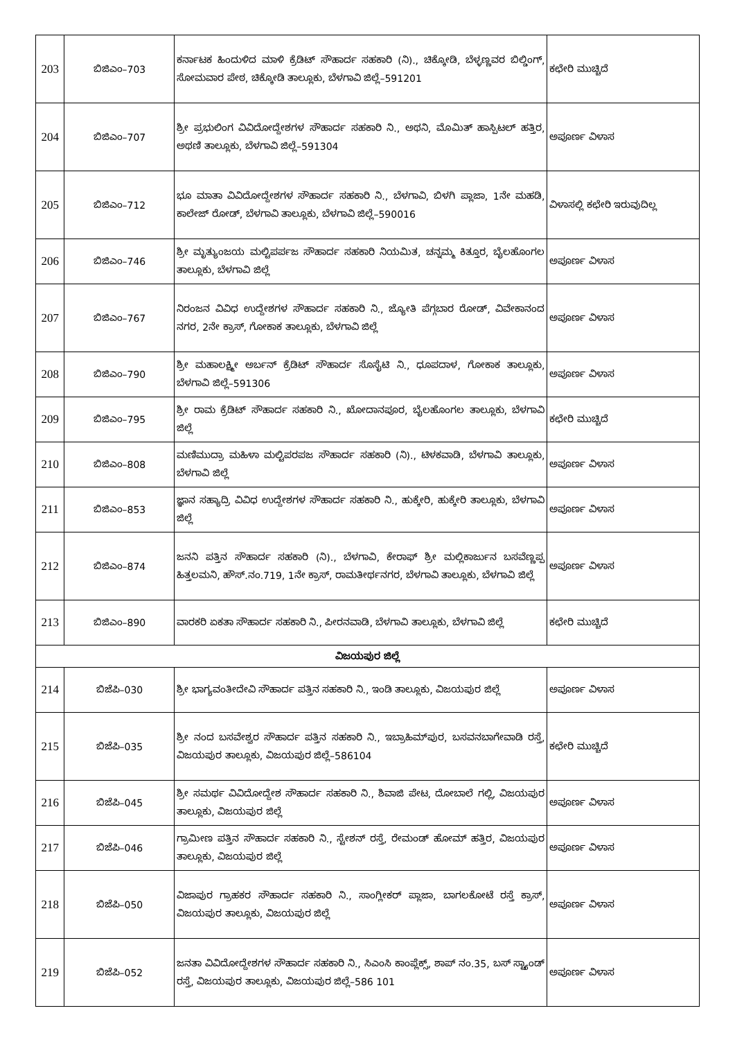| 203 | ಬಿಜಿಎಂ–703 | ಕರ್ನಾಟಕ ಹಿಂದುಳಿದ ಮಾಳಿ ಕ್ರೆಡಿಟ್ ಸೌಹಾರ್ದ ಸಹಕಾರಿ (ನಿ)., ಚಿಕ್ಕೋಡಿ, ಬೆಳ್ಳಣ್ಣವರ ಬಿಲ್ಡಿಂಗ್, ಸೋಮವಾರ ಪೇಠ, ಚಿಕ್ಕೋಡಿ ತಾಲ್ಲೂಕು, ಬೆಳಗಾವಿ ಜಿಲ್ಲೆ–591201 | ಕಛೇರಿ ಮುಚ್ಚಿದೆ |
| 204 | ಬಿಜಿಎಂ–707 | ಶ್ರೀ ಪ್ರಭುಲಿಂಗ ವಿವಿದೋದ್ದೇಶಗಳ ಸೌಹಾರ್ದ ಸಹಕಾರಿ ನಿ., ಅಥನಿ, ಮೊಮಿತ್ ಹಾಸ್ಪಿಟಲ್ ಹತ್ತಿರ, ಅಥಣಿ ತಾಲ್ಲೂಕು, ಬೆಳಗಾವಿ ಜಿಲ್ಲೆ–591304 | ಅಪೂರ್ಣ ವಿಳಾಸ |
| 205 | ಬಿಜಿಎಂ–712 | ಭೂ ಮಾತಾ ವಿವಿದೋದ್ದೇಶಗಳ ಸೌಹಾರ್ದ ಸಹಕಾರಿ ನಿ., ಬೆಳಗಾವಿ, ಬಿಳಗಿ ಪ್ಲಾಜಾ, 1ನೇ ಮಹಡಿ, ಕಾಲೇಜ್ ರೋಡ್, ಬೆಳಗಾವಿ ತಾಲ್ಲೂಕು, ಬೆಳಗಾವಿ ಜಿಲ್ಲೆ–590016 | ವಿಳಾಸಲ್ಲಿ ಕಛೇರಿ ಇರುವುದಿಲ್ಲ |
| 206 | ಬಿಜಿಎಂ–746 | ಶ್ರೀ ಮೃತ್ಯುಂಜಯ ಮಲ್ಟಿಪರ್ಪಜ ಸೌಹಾರ್ದ ಸಹಕಾರಿ ನಿಯಮಿತ, ಚನ್ನಮ್ಮ ಕಿತ್ತೂರ, ಬೈಲಹೊಂಗಲ ತಾಲ್ಲೂಕು, ಬೆಳಗಾವಿ ಜಿಲ್ಲೆ | ಅಪೂರ್ಣ ವಿಳಾಸ |
| 207 | ಬಿಜಿಎಂ–767 | ನಿರಂಜನ ವಿವಿಧ ಉದ್ದೇಶಗಳ ಸೌಹಾರ್ದ ಸಹಕಾರಿ ನಿ., ಜ್ಯೋತಿ ಪೆಗ್ಗಬಾರ ರೋಡ್, ವಿವೇಕಾನಂದ ನಗರ, 2ನೇ ಕ್ರಾಸ್, ಗೋಕಾಕ ತಾಲ್ಲೂಕು, ಬೆಳಗಾವಿ ಜಿಲ್ಲೆ | ಅಪೂರ್ಣ ವಿಳಾಸ |
| 208 | ಬಿಜಿಎಂ–790 | ಶ್ರೀ ಮಹಾಲಕ್ಷ್ಮೀ ಅರ್ಬನ್ ಕ್ರೆಡಿಟ್ ಸೌಹಾರ್ದ ಸೊಸೈಟಿ ನಿ., ಧೂಪದಾಳ, ಗೋಕಾಕ ತಾಲ್ಲೂಕು, ಬೆಳಗಾವಿ ಜಿಲ್ಲೆ–591306 | ಅಪೂರ್ಣ ವಿಳಾಸ |
| 209 | ಬಿಜಿಎಂ–795 | ಶ್ರೀ ರಾಮ ಕ್ರೆಡಿಟ್ ಸೌಹಾರ್ದ ಸಹಕಾರಿ ನಿ., ಖೋದಾನಪೂರ, ಬೈಲಹೊಂಗಲ ತಾಲ್ಲೂಕು, ಬೆಳಗಾವಿ ಜಿಲ್ಲೆ | ಕಛೇರಿ ಮುಚ್ಚಿದೆ |
| 210 | ಬಿಜಿಎಂ–808 | ಮಣಿಮುದ್ರಾ ಮಹಿಳಾ ಮಲ್ಟಿಪರಪಜ ಸೌಹಾರ್ದ ಸಹಕಾರಿ (ನಿ)., ಟಿಳಕವಾಡಿ, ಬೆಳಗಾವಿ ತಾಲ್ಲೂಕು, ಬೆಳಗಾವಿ ಜಿಲ್ಲೆ | ಅಪೂರ್ಣ ವಿಳಾಸ |
| 211 | ಬಿಜಿಎಂ–853 | ಜ್ಞಾನ ಸಹ್ಯಾದ್ರಿ ವಿವಿಧ ಉದ್ದೇಶಗಳ ಸೌಹಾರ್ದ ಸಹಕಾರಿ ನಿ., ಹುಕ್ಕೇರಿ, ಹುಕ್ಕೇರಿ ತಾಲ್ಲೂಕು, ಬೆಳಗಾವಿ ಜಿಲ್ಲೆ | ಅಪೂರ್ಣ ವಿಳಾಸ |
| 212 | ಬಿಜಿಎಂ–874 | ಜನನಿ ಪತ್ತಿನ ಸೌಹಾರ್ದ ಸಹಕಾರಿ (ನಿ)., ಬೆಳಗಾವಿ, ಕೇರಾಫ್ ಶ್ರೀ ಮಲ್ಲಿಕಾರ್ಜುನ ಬಸವೆಣ್ಣಪ್ಪ ಹಿತ್ತಲಮನಿ, ಹೌಸ್.ನಂ.719, 1ನೇ ಕ್ರಾಸ್, ರಾಮತೀರ್ಥನಗರ, ಬೆಳಗಾವಿ ತಾಲ್ಲೂಕು, ಬೆಳಗಾವಿ ಜಿಲ್ಲೆ | ಅಪೂರ್ಣ ವಿಳಾಸ |
| 213 | ಬಿಜಿಎಂ–890 | ವಾರಕರಿ ಏಕತಾ ಸೌಹಾರ್ದ ಸಹಕಾರಿ ನಿ., ಪೀರನವಾಡಿ, ಬೆಳಗಾವಿ ತಾಲ್ಲೂಕು, ಬೆಳಗಾವಿ ಜಿಲ್ಲೆ | ಕಛೇರಿ ಮುಚ್ಚಿದೆ |
| ವಿಜಯಪುರ ಜಿಲ್ಲೆ | | | |
| 214 | ಬಿಜೆಪಿ–030 | ಶ್ರೀ ಭಾಗ್ಯವಂತೀದೇವಿ ಸೌಹಾರ್ದ ಪತ್ತಿನ ಸಹಕಾರಿ ನಿ., ಇಂಡಿ ತಾಲ್ಲೂಕು, ವಿಜಯಪುರ ಜಿಲ್ಲೆ | ಅಪೂರ್ಣ ವಿಳಾಸ |
| 215 | ಬಿಜೆಪಿ–035 | ಶ್ರೀ ನಂದ ಬಸವೇಶ್ವರ ಸೌಹಾರ್ದ ಪತ್ತಿನ ಸಹಕಾರಿ ನಿ., ಇಬ್ರಾಹಿಮ್‌ಪುರ, ಬಸವನಬಾಗೇವಾಡಿ ರಸ್ತೆ, ವಿಜಯಪುರ ತಾಲ್ಲೂಕು, ವಿಜಯಪುರ ಜಿಲ್ಲೆ–586104 | ಕಛೇರಿ ಮುಚ್ಚಿದೆ |
| 216 | ಬಿಜೆಪಿ–045 | ಶ್ರೀ ಸಮರ್ಥ ವಿವಿದೋದ್ದೇಶ ಸೌಹಾರ್ದ ಸಹಕಾರಿ ನಿ., ಶಿವಾಜಿ ಪೇಟ, ದೋಬಾಲೆ ಗಲ್ಲಿ, ವಿಜಯಪುರ ತಾಲ್ಲೂಕು, ವಿಜಯಪುರ ಜಿಲ್ಲೆ | ಅಪೂರ್ಣ ವಿಳಾಸ |
| 217 | ಬಿಜೆಪಿ–046 | ಗ್ರಾಮೀಣ ಪತ್ತಿನ ಸೌಹಾರ್ದ ಸಹಕಾರಿ ನಿ., ಸ್ಟೇಶನ್ ರಸ್ತೆ, ರೇಮಂಡ್ ಹೋಮ್ ಹತ್ತಿರ, ವಿಜಯಪುರ ತಾಲ್ಲೂಕು, ವಿಜಯಪುರ ಜಿಲ್ಲೆ | ಅಪೂರ್ಣ ವಿಳಾಸ |
| 218 | ಬಿಜೆಪಿ–050 | ವಿಜಾಪುರ ಗ್ರಾಹಕರ ಸೌಹಾರ್ದ ಸಹಕಾರಿ ನಿ., ಸಾಂಗ್ಲೀಕರ್ ಪ್ಲಾಜಾ, ಬಾಗಲಕೋಟೆ ರಸ್ತೆ ಕ್ರಾಸ್, ವಿಜಯಪುರ ತಾಲ್ಲೂಕು, ವಿಜಯಪುರ ಜಿಲ್ಲೆ | ಅಪೂರ್ಣ ವಿಳಾಸ |
| 219 | ಬಿಜೆಪಿ–052 | ಜನತಾ ವಿವಿದೋದ್ದೇಶಗಳ ಸೌಹಾರ್ದ ಸಹಕಾರಿ ನಿ., ಸಿಎಂಸಿ ಕಾಂಪ್ಲೆಕ್ಸ್, ಶಾಪ್ ನಂ.35, ಬಸ್ ಸ್ಟ್ಯಾಂಡ್ ರಸ್ತೆ, ವಿಜಯಪುರ ತಾಲ್ಲೂಕು, ವಿಜಯಪುರ ಜಿಲ್ಲೆ–586 101 | ಅಪೂರ್ಣ ವಿಳಾಸ |